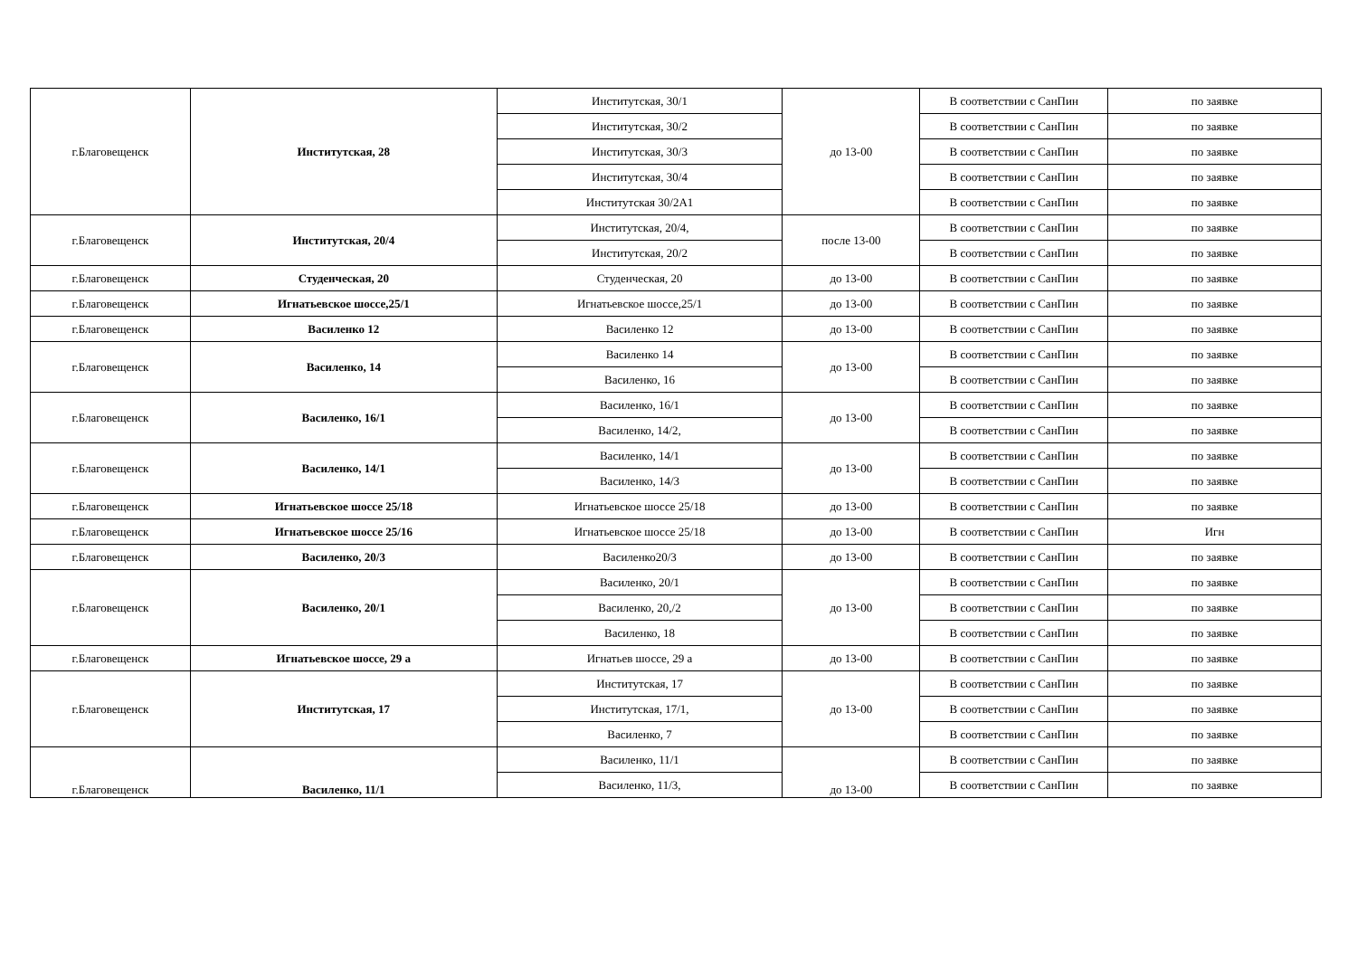| г.Благовещенск | Институтская, 28 | Институтская, 30/1 | до 13-00 | В соответствии с СанПин | по заявке |
| | | Институтская, 30/2 | | В соответствии с СанПин | по заявке |
| | | Институтская, 30/3 | | В соответствии с СанПин | по заявке |
| | | Институтская, 30/4 | | В соответствии с СанПин | по заявке |
| | | Институтская 30/2А1 | | В соответствии с СанПин | по заявке |
| г.Благовещенск | Институтская, 20/4 | Институтская, 20/4, | после 13-00 | В соответствии с СанПин | по заявке |
| | | Институтская, 20/2 | | В соответствии с СанПин | по заявке |
| г.Благовещенск | Студенческая, 20 | Студенческая, 20 | до 13-00 | В соответствии с СанПин | по заявке |
| г.Благовещенск | Игнатьевское шоссе,25/1 | Игнатьевское шоссе,25/1 | до 13-00 | В соответствии с СанПин | по заявке |
| г.Благовещенск | Василенко 12 | Василенко 12 | до 13-00 | В соответствии с СанПин | по заявке |
| г.Благовещенск | Василенко, 14 | Василенко 14 | до 13-00 | В соответствии с СанПин | по заявке |
| | | Василенко, 16 | | В соответствии с СанПин | по заявке |
| г.Благовещенск | Василенко, 16/1 | Василенко, 16/1 | до 13-00 | В соответствии с СанПин | по заявке |
| | | Василенко, 14/2, | | В соответствии с СанПин | по заявке |
| г.Благовещенск | Василенко, 14/1 | Василенко, 14/1 | до 13-00 | В соответствии с СанПин | по заявке |
| | | Василенко, 14/3 | | В соответствии с СанПин | по заявке |
| г.Благовещенск | Игнатьевское шоссе 25/18 | Игнатьевское шоссе 25/18 | до 13-00 | В соответствии с СанПин | по заявке |
| г.Благовещенск | Игнатьевское шоссе 25/16 | Игнатьевское шоссе 25/18 | до 13-00 | В соответствии с СанПин | Игн |
| г.Благовещенск | Василенко, 20/3 | Василенко20/3 | до 13-00 | В соответствии с СанПин | по заявке |
| г.Благовещенск | Василенко, 20/1 | Василенко, 20/1 | до 13-00 | В соответствии с СанПин | по заявке |
| | | Василенко, 20,/2 | | В соответствии с СанПин | по заявке |
| | | Василенко, 18 | | В соответствии с СанПин | по заявке |
| г.Благовещенск | Игнатьевское шоссе, 29 а | Игнатьев шоссе, 29 а | до 13-00 | В соответствии с СанПин | по заявке |
| г.Благовещенск | Институтская, 17 | Институтская, 17 | до 13-00 | В соответствии с СанПин | по заявке |
| | | Институтская, 17/1, | | В соответствии с СанПин | по заявке |
| | | Василенко, 7 | | В соответствии с СанПин | по заявке |
| г.Благовещенск | Василенко, 11/1 | Василенко, 11/1 | до 13-00 | В соответствии с СанПин | по заявке |
| | | Василенко, 11/3, | | В соответствии с СанПин | по заявке |